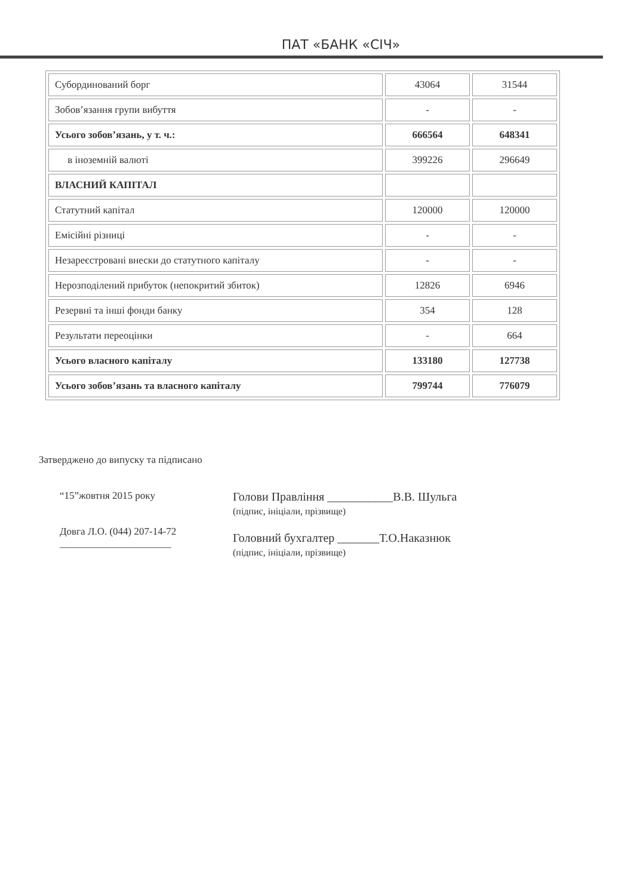ПАТ «БАНК «СІЧ»
| Субординований борг | 43064 | 31544 |
| Зобов’язання групи вибуття | - | - |
| Усього зобов’язань, у т. ч.: | 666564 | 648341 |
| в іноземній валюті | 399226 | 296649 |
| ВЛАСНИЙ КАПІТАЛ | | |
| Статутний капітал | 120000 | 120000 |
| Емісійні різниці | - | - |
| Незареєстровані внески до статутного капіталу | - | - |
| Нерозподілений прибуток (непокритий збиток) | 12826 | 6946 |
| Резервні та інші фонди банку | 354 | 128 |
| Результати переоцінки | - | 664 |
| Усього власного капіталу | 133180 | 127738 |
| Усього зобов’язань та власного капіталу | 799744 | 776079 |
Затверджено до випуску та підписано
“15”жовтня 2015 року
Довга Л.О. (044) 207-14-72
______________________
Голови Правління ___________В.В. Шульга
(підпис, ініціали, прізвище)
Головний бухгалтер _______Т.О.Наказнюк
(підпис, ініціали, прізвище)